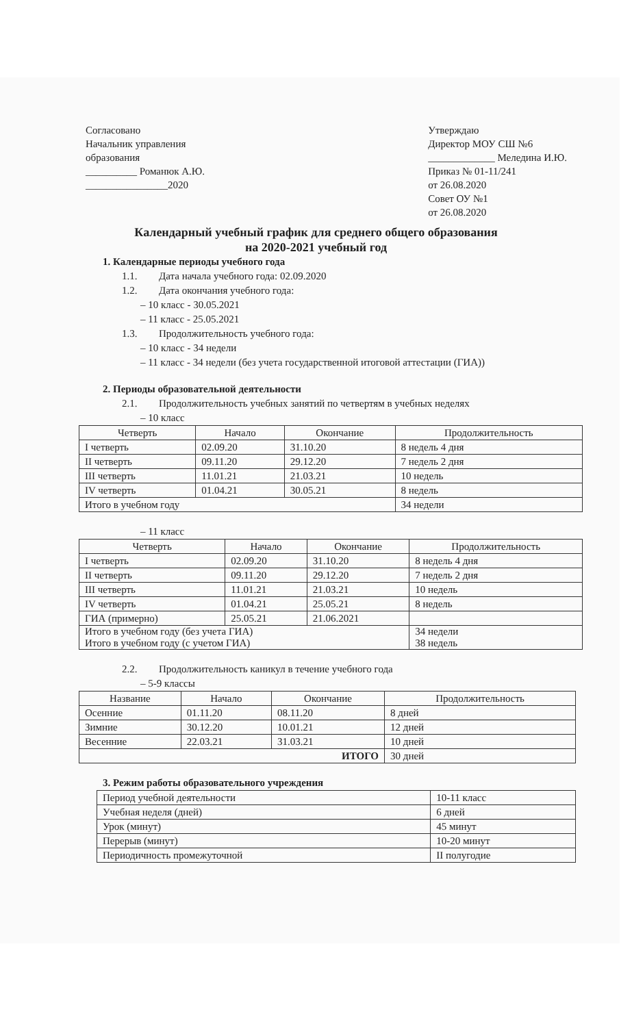Согласовано
Начальник управления
образования
__________ Романюк А.Ю.
________________2020
Утверждаю
Директор МОУ СШ №6
_____________ Меледина И.Ю.
Приказ № 01-11/241
от 26.08.2020
Совет ОУ №1
от 26.08.2020
Календарный учебный график для среднего общего образования
на 2020-2021 учебный год
1. Календарные периоды учебного года
1.1. Дата начала учебного года: 02.09.2020
1.2. Дата окончания учебного года:
– 10 класс - 30.05.2021
– 11 класс - 25.05.2021
1.3. Продолжительность учебного года:
– 10 класс - 34 недели
– 11 класс - 34 недели (без учета государственной итоговой аттестации (ГИА))
2. Периоды образовательной деятельности
2.1. Продолжительность учебных занятий по четвертям в учебных неделях
– 10 класс
| Четверть | Начало | Окончание | Продолжительность |
| --- | --- | --- | --- |
| I четверть | 02.09.20 | 31.10.20 | 8 недель 4 дня |
| II четверть | 09.11.20 | 29.12.20 | 7 недель 2 дня |
| III четверть | 11.01.21 | 21.03.21 | 10 недель |
| IV четверть | 01.04.21 | 30.05.21 | 8 недель |
| Итого в учебном году | | | 34 недели |
– 11 класс
| Четверть | Начало | Окончание | Продолжительность |
| --- | --- | --- | --- |
| I четверть | 02.09.20 | 31.10.20 | 8 недель 4 дня |
| II четверть | 09.11.20 | 29.12.20 | 7 недель 2 дня |
| III четверть | 11.01.21 | 21.03.21 | 10 недель |
| IV четверть | 01.04.21 | 25.05.21 | 8 недель |
| ГИА (примерно) | 25.05.21 | 21.06.2021 | |
| Итого в учебном году (без учета ГИА) Итого в учебном году (с учетом ГИА) | | | 34 недели 38 недель |
2.2. Продолжительность каникул в течение учебного года
– 5-9 классы
| Название | Начало | Окончание | Продолжительность |
| --- | --- | --- | --- |
| Осенние | 01.11.20 | 08.11.20 | 8 дней |
| Зимние | 30.12.20 | 10.01.21 | 12 дней |
| Весенние | 22.03.21 | 31.03.21 | 10 дней |
| ИТОГО | | | 30 дней |
3. Режим работы образовательного учреждения
| Период учебной деятельности | 10-11 класс |
| Учебная неделя (дней) | 6 дней |
| Урок (минут) | 45 минут |
| Перерыв (минут) | 10-20 минут |
| Периодичность промежуточной | II полугодие |